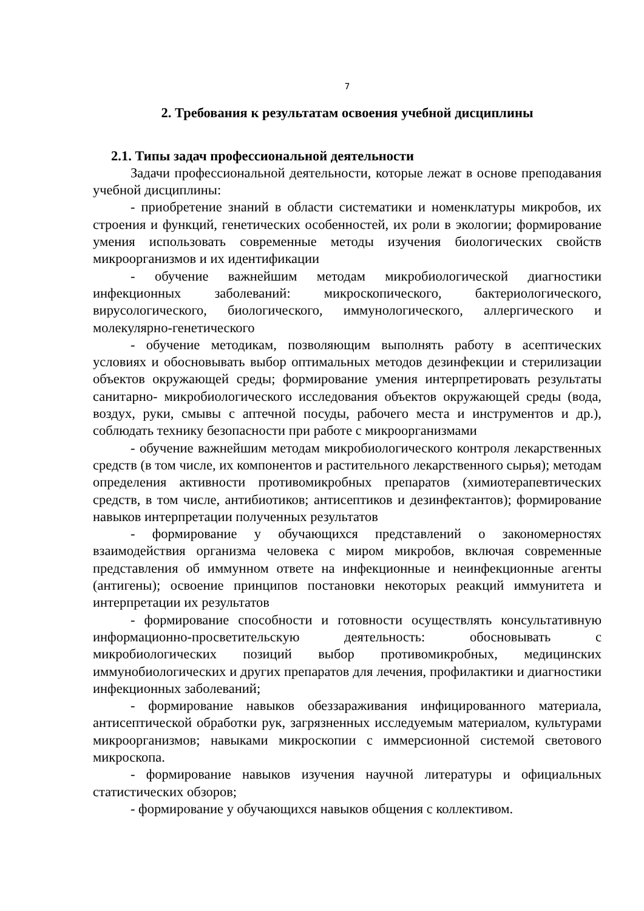7
2. Требования к результатам освоения учебной дисциплины
2.1. Типы задач профессиональной деятельности
Задачи профессиональной деятельности, которые лежат в основе преподавания учебной дисциплины:
- приобретение знаний в области систематики и номенклатуры микробов, их строения и функций, генетических особенностей, их роли в экологии; формирование умения использовать современные методы изучения биологических свойств микроорганизмов и их идентификации
- обучение важнейшим методам микробиологической диагностики инфекционных заболеваний: микроскопического, бактериологического, вирусологического, биологического, иммунологического, аллергического и молекулярно-генетического
- обучение методикам, позволяющим выполнять работу в асептических условиях и обосновывать выбор оптимальных методов дезинфекции и стерилизации объектов окружающей среды; формирование умения интерпретировать результаты санитарно- микробиологического исследования объектов окружающей среды (вода, воздух, руки, смывы с аптечной посуды, рабочего места и инструментов и др.), соблюдать технику безопасности при работе с микроорганизмами
- обучение важнейшим методам микробиологического контроля лекарственных средств (в том числе, их компонентов и растительного лекарственного сырья); методам определения активности противомикробных препаратов (химиотерапевтических средств, в том числе, антибиотиков; антисептиков и дезинфектантов); формирование навыков интерпретации полученных результатов
- формирование у обучающихся представлений о закономерностях взаимодействия организма человека с миром микробов, включая современные представления об иммунном ответе на инфекционные и неинфекционные агенты (антигены); освоение принципов постановки некоторых реакций иммунитета и интерпретации их результатов
- формирование способности и готовности осуществлять консультативную информационно-просветительскую деятельность: обосновывать с микробиологических позиций выбор противомикробных, медицинских иммунобиологических и других препаратов для лечения, профилактики и диагностики инфекционных заболеваний;
- формирование навыков обеззараживания инфицированного материала, антисептической обработки рук, загрязненных исследуемым материалом, культурами микроорганизмов; навыками микроскопии с иммерсионной системой светового микроскопа.
- формирование навыков изучения научной литературы и официальных статистических обзоров;
- формирование у обучающихся навыков общения с коллективом.